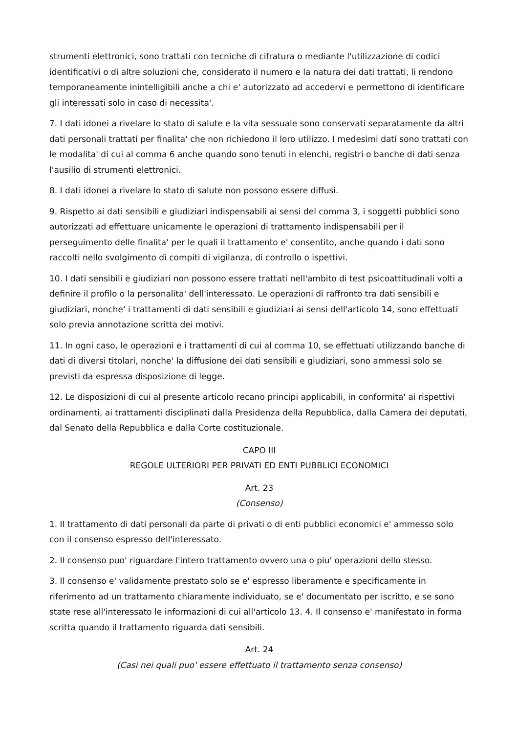strumenti elettronici, sono trattati con tecniche di cifratura o mediante l'utilizzazione di codici identificativi o di altre soluzioni che, considerato il numero e la natura dei dati trattati, li rendono temporaneamente inintelligibili anche a chi e' autorizzato ad accedervi e permettono di identificare gli interessati solo in caso di necessita'.
7. I dati idonei a rivelare lo stato di salute e la vita sessuale sono conservati separatamente da altri dati personali trattati per finalita' che non richiedono il loro utilizzo. I medesimi dati sono trattati con le modalita' di cui al comma 6 anche quando sono tenuti in elenchi, registri o banche di dati senza l'ausilio di strumenti elettronici.
8. I dati idonei a rivelare lo stato di salute non possono essere diffusi.
9. Rispetto ai dati sensibili e giudiziari indispensabili ai sensi del comma 3, i soggetti pubblici sono autorizzati ad effettuare unicamente le operazioni di trattamento indispensabili per il perseguimento delle finalita' per le quali il trattamento e' consentito, anche quando i dati sono raccolti nello svolgimento di compiti di vigilanza, di controllo o ispettivi.
10. I dati sensibili e giudiziari non possono essere trattati nell'ambito di test psicoattitudinali volti a definire il profilo o la personalita' dell'interessato. Le operazioni di raffronto tra dati sensibili e giudiziari, nonche' i trattamenti di dati sensibili e giudiziari ai sensi dell'articolo 14, sono effettuati solo previa annotazione scritta dei motivi.
11. In ogni caso, le operazioni e i trattamenti di cui al comma 10, se effettuati utilizzando banche di dati di diversi titolari, nonche' la diffusione dei dati sensibili e giudiziari, sono ammessi solo se previsti da espressa disposizione di legge.
12. Le disposizioni di cui al presente articolo recano principi applicabili, in conformita' ai rispettivi ordinamenti, ai trattamenti disciplinati dalla Presidenza della Repubblica, dalla Camera dei deputati, dal Senato della Repubblica e dalla Corte costituzionale.
CAPO III
REGOLE ULTERIORI PER PRIVATI ED ENTI PUBBLICI ECONOMICI
Art. 23
(Consenso)
1. Il trattamento di dati personali da parte di privati o di enti pubblici economici e' ammesso solo con il consenso espresso dell'interessato.
2. Il consenso puo' riguardare l'intero trattamento ovvero una o piu' operazioni dello stesso.
3. Il consenso e' validamente prestato solo se e' espresso liberamente e specificamente in riferimento ad un trattamento chiaramente individuato, se e' documentato per iscritto, e se sono state rese all'interessato le informazioni di cui all'articolo 13. 4. Il consenso e' manifestato in forma scritta quando il trattamento riguarda dati sensibili.
Art. 24
(Casi nei quali puo' essere effettuato il trattamento senza consenso)